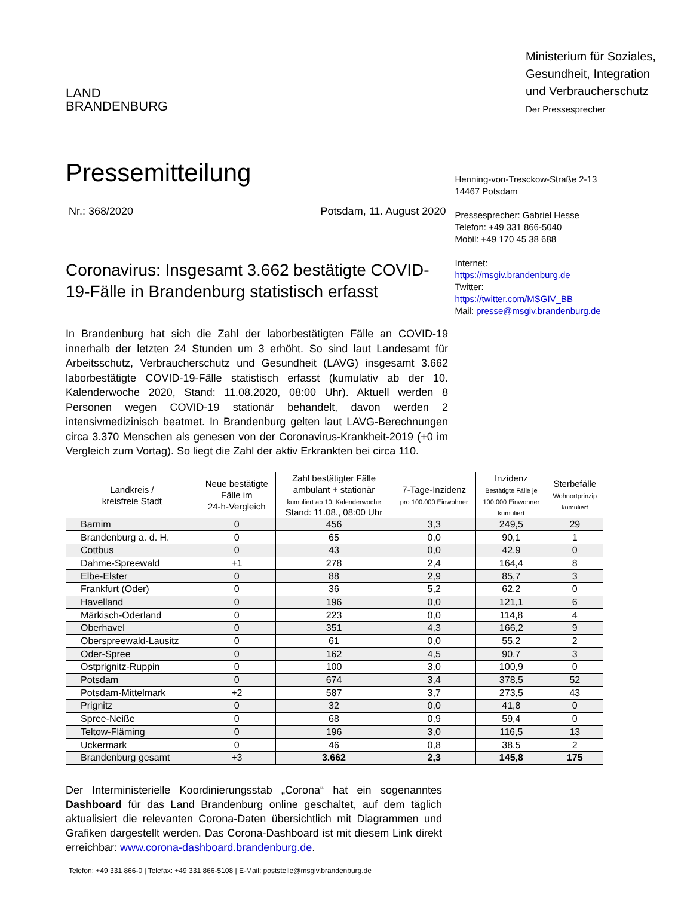LAND
BRANDENBURG
Ministerium für Soziales,
Gesundheit, Integration
und Verbraucherschutz
Der Pressesprecher
Pressemitteilung
Nr.: 368/2020 Potsdam, 11. August 2020
Coronavirus: Insgesamt 3.662 bestätigte COVID-19-Fälle in Brandenburg statistisch erfasst
Henning-von-Tresckow-Straße 2-13
14467 Potsdam
Pressesprecher: Gabriel Hesse
Telefon: +49 331 866-5040
Mobil: +49 170 45 38 688
Internet: https://msgiv.brandenburg.de
Twitter: https://twitter.com/MSGIV_BB
Mail: presse@msgiv.brandenburg.de
In Brandenburg hat sich die Zahl der laborbestätigten Fälle an COVID-19 innerhalb der letzten 24 Stunden um 3 erhöht. So sind laut Landesamt für Arbeitsschutz, Verbraucherschutz und Gesundheit (LAVG) insgesamt 3.662 laborbestätigte COVID-19-Fälle statistisch erfasst (kumulativ ab der 10. Kalenderwoche 2020, Stand: 11.08.2020, 08:00 Uhr). Aktuell werden 8 Personen wegen COVID-19 stationär behandelt, davon werden 2 intensivmedizinisch beatmet. In Brandenburg gelten laut LAVG-Berechnungen circa 3.370 Menschen als genesen von der Coronavirus-Krankheit-2019 (+0 im Vergleich zum Vortag). So liegt die Zahl der aktiv Erkrankten bei circa 110.
| Landkreis / kreisfreie Stadt | Neue bestätigte Fälle im 24-h-Vergleich | Zahl bestätigter Fälle ambulant + stationär kumuliert ab 10. Kalenderwoche Stand: 11.08., 08:00 Uhr | 7-Tage-Inzidenz pro 100.000 Einwohner | Inzidenz Bestätigte Fälle je 100.000 Einwohner kumuliert | Sterbefälle Wohnortprinzip kumuliert |
| --- | --- | --- | --- | --- | --- |
| Barnim | 0 | 456 | 3,3 | 249,5 | 29 |
| Brandenburg a. d. H. | 0 | 65 | 0,0 | 90,1 | 1 |
| Cottbus | 0 | 43 | 0,0 | 42,9 | 0 |
| Dahme-Spreewald | +1 | 278 | 2,4 | 164,4 | 8 |
| Elbe-Elster | 0 | 88 | 2,9 | 85,7 | 3 |
| Frankfurt (Oder) | 0 | 36 | 5,2 | 62,2 | 0 |
| Havelland | 0 | 196 | 0,0 | 121,1 | 6 |
| Märkisch-Oderland | 0 | 223 | 0,0 | 114,8 | 4 |
| Oberhavel | 0 | 351 | 4,3 | 166,2 | 9 |
| Oberspreewald-Lausitz | 0 | 61 | 0,0 | 55,2 | 2 |
| Oder-Spree | 0 | 162 | 4,5 | 90,7 | 3 |
| Ostprignitz-Ruppin | 0 | 100 | 3,0 | 100,9 | 0 |
| Potsdam | 0 | 674 | 3,4 | 378,5 | 52 |
| Potsdam-Mittelmark | +2 | 587 | 3,7 | 273,5 | 43 |
| Prignitz | 0 | 32 | 0,0 | 41,8 | 0 |
| Spree-Neiße | 0 | 68 | 0,9 | 59,4 | 0 |
| Teltow-Fläming | 0 | 196 | 3,0 | 116,5 | 13 |
| Uckermark | 0 | 46 | 0,8 | 38,5 | 2 |
| Brandenburg gesamt | +3 | 3.662 | 2,3 | 145,8 | 175 |
Der Interministerielle Koordinierungsstab „Corona“ hat ein sogenanntes Dashboard für das Land Brandenburg online geschaltet, auf dem täglich aktualisiert die relevanten Corona-Daten übersichtlich mit Diagrammen und Grafiken dargestellt werden. Das Corona-Dashboard ist mit diesem Link direkt erreichbar: www.corona-dashboard.brandenburg.de.
Telefon: +49 331 866-0 | Telefax: +49 331 866-5108 | E-Mail: poststelle@msgiv.brandenburg.de